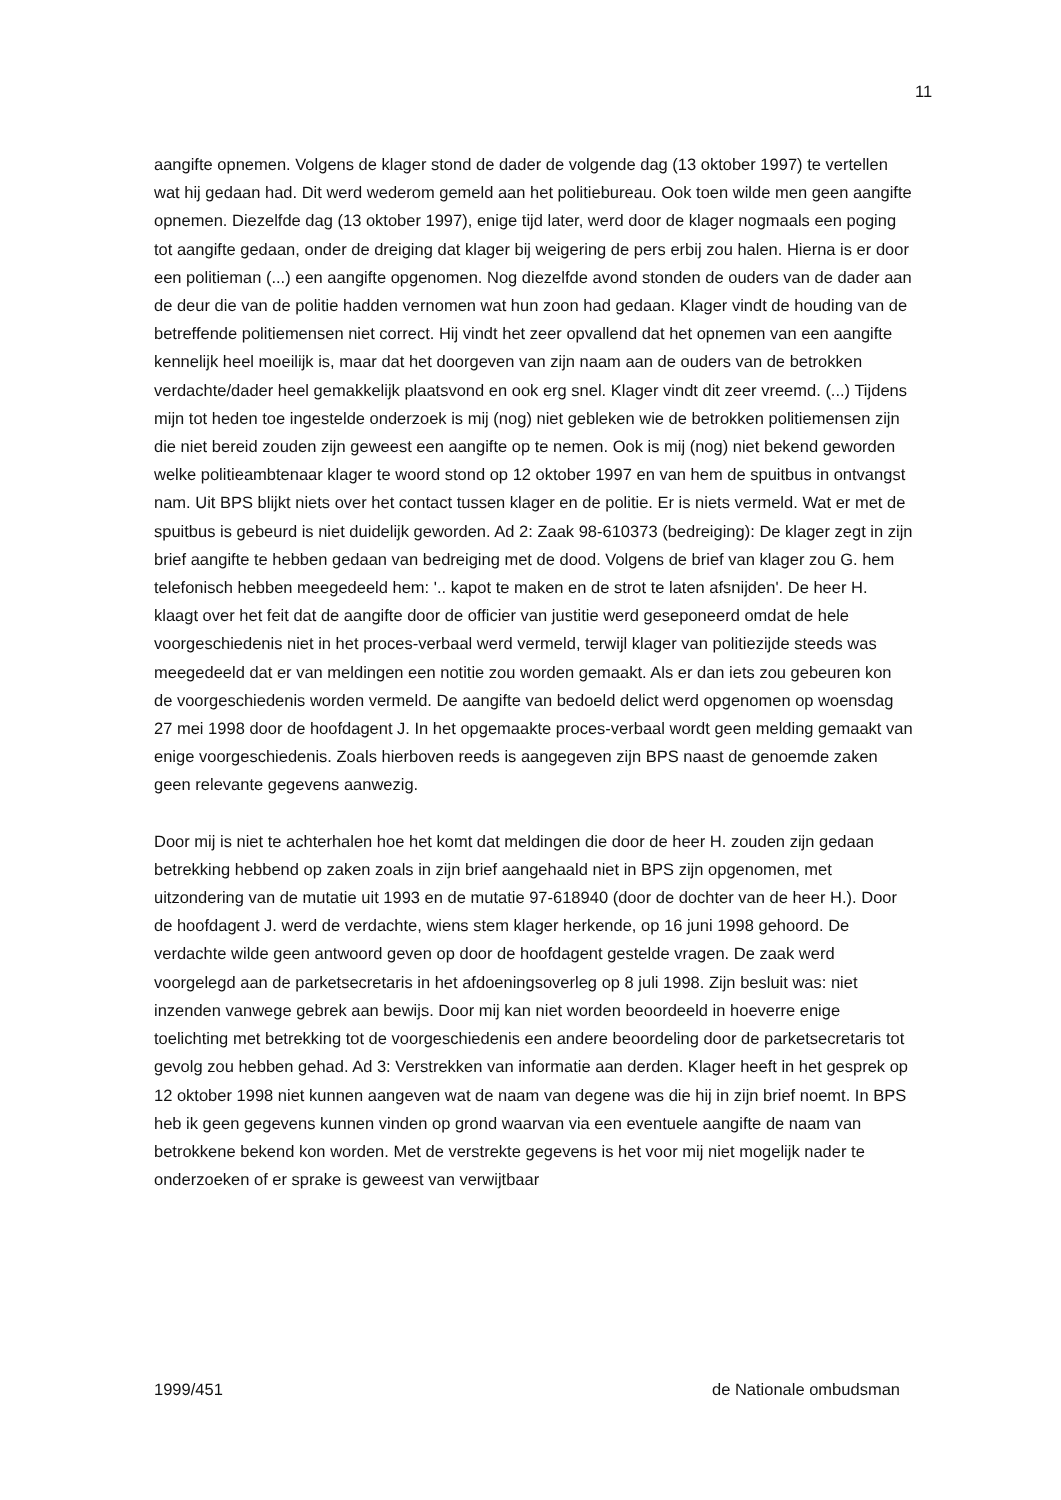11
aangifte opnemen. Volgens de klager stond de dader de volgende dag (13 oktober 1997) te vertellen wat hij gedaan had. Dit werd wederom gemeld aan het politiebureau. Ook toen wilde men geen aangifte opnemen. Diezelfde dag (13 oktober 1997), enige tijd later, werd door de klager nogmaals een poging tot aangifte gedaan, onder de dreiging dat klager bij weigering de pers erbij zou halen. Hierna is er door een politieman (...) een aangifte opgenomen. Nog diezelfde avond stonden de ouders van de dader aan de deur die van de politie hadden vernomen wat hun zoon had gedaan. Klager vindt de houding van de betreffende politiemensen niet correct. Hij vindt het zeer opvallend dat het opnemen van een aangifte kennelijk heel moeilijk is, maar dat het doorgeven van zijn naam aan de ouders van de betrokken verdachte/dader heel gemakkelijk plaatsvond en ook erg snel. Klager vindt dit zeer vreemd. (...) Tijdens mijn tot heden toe ingestelde onderzoek is mij (nog) niet gebleken wie de betrokken politiemensen zijn die niet bereid zouden zijn geweest een aangifte op te nemen. Ook is mij (nog) niet bekend geworden welke politieambtenaar klager te woord stond op 12 oktober 1997 en van hem de spuitbus in ontvangst nam. Uit BPS blijkt niets over het contact tussen klager en de politie. Er is niets vermeld. Wat er met de spuitbus is gebeurd is niet duidelijk geworden. Ad 2: Zaak 98-610373 (bedreiging): De klager zegt in zijn brief aangifte te hebben gedaan van bedreiging met de dood. Volgens de brief van klager zou G. hem telefonisch hebben meegedeeld hem: '.. kapot te maken en de strot te laten afsnijden'. De heer H. klaagt over het feit dat de aangifte door de officier van justitie werd geseponeerd omdat de hele voorgeschiedenis niet in het proces-verbaal werd vermeld, terwijl klager van politiezijde steeds was meegedeeld dat er van meldingen een notitie zou worden gemaakt. Als er dan iets zou gebeuren kon de voorgeschiedenis worden vermeld. De aangifte van bedoeld delict werd opgenomen op woensdag 27 mei 1998 door de hoofdagent J. In het opgemaakte proces-verbaal wordt geen melding gemaakt van enige voorgeschiedenis. Zoals hierboven reeds is aangegeven zijn BPS naast de genoemde zaken geen relevante gegevens aanwezig.
Door mij is niet te achterhalen hoe het komt dat meldingen die door de heer H. zouden zijn gedaan betrekking hebbend op zaken zoals in zijn brief aangehaald niet in BPS zijn opgenomen, met uitzondering van de mutatie uit 1993 en de mutatie 97-618940 (door de dochter van de heer H.). Door de hoofdagent J. werd de verdachte, wiens stem klager herkende, op 16 juni 1998 gehoord. De verdachte wilde geen antwoord geven op door de hoofdagent gestelde vragen. De zaak werd voorgelegd aan de parketsecretaris in het afdoeningsoverleg op 8 juli 1998. Zijn besluit was: niet inzenden vanwege gebrek aan bewijs. Door mij kan niet worden beoordeeld in hoeverre enige toelichting met betrekking tot de voorgeschiedenis een andere beoordeling door de parketsecretaris tot gevolg zou hebben gehad. Ad 3: Verstrekken van informatie aan derden. Klager heeft in het gesprek op 12 oktober 1998 niet kunnen aangeven wat de naam van degene was die hij in zijn brief noemt. In BPS heb ik geen gegevens kunnen vinden op grond waarvan via een eventuele aangifte de naam van betrokkene bekend kon worden. Met de verstrekte gegevens is het voor mij niet mogelijk nader te onderzoeken of er sprake is geweest van verwijtbaar
1999/451 de Nationale ombudsman